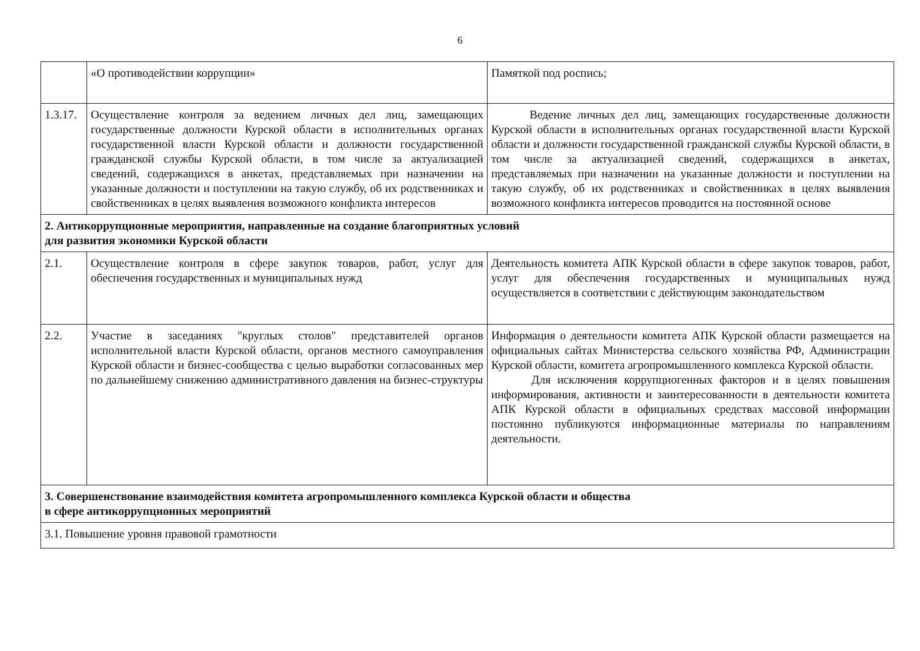6
| | «О противодействии коррупции» | Памяткой под роспись; |
| 1.3.17. | Осуществление контроля за ведением личных дел лиц, замещающих государственные должности Курской области в исполнительных органах государственной власти Курской области и должности государственной гражданской службы Курской области, в том числе за актуализацией сведений, содержащихся в анкетах, представляемых при назначении на указанные должности и поступлении на такую службу, об их родственниках и свойственниках в целях выявления возможного конфликта интересов | Ведение личных дел лиц, замещающих государственные должности Курской области в исполнительных органах государственной власти Курской области и должности государственной гражданской службы Курской области, в том числе за актуализацией сведений, содержащихся в анкетах, представляемых при назначении на указанные должности и поступлении на такую службу, об их родственниках и свойственниках в целях выявления возможного конфликта интересов проводится на постоянной основе |
| 2. Антикоррупционные мероприятия, направленные на создание благоприятных условий для развития экономики Курской области | | |
| 2.1. | Осуществление контроля в сфере закупок товаров, работ, услуг для обеспечения государственных и муниципальных нужд | Деятельность комитета АПК Курской области в сфере закупок товаров, работ, услуг для обеспечения государственных и муниципальных нужд осуществляется в соответствии с действующим законодательством |
| 2.2. | Участие в заседаниях "круглых столов" представителей органов исполнительной власти Курской области, органов местного самоуправления Курской области и бизнес-сообщества с целью выработки согласованных мер по дальнейшему снижению административного давления на бизнес-структуры | Информация о деятельности комитета АПК Курской области размещается на официальных сайтах Министерства сельского хозяйства РФ, Администрации Курской области, комитета агропромышленного комплекса Курской области. Для исключения коррупциогенных факторов и в целях повышения информирования, активности и заинтересованности в деятельности комитета АПК Курской области в официальных средствах массовой информации постоянно публикуются информационные материалы по направлениям деятельности. |
| 3. Совершенствование взаимодействия комитета агропромышленного комплекса Курской области и общества в сфере антикоррупционных мероприятий | | |
| 3.1. Повышение уровня правовой грамотности | | |